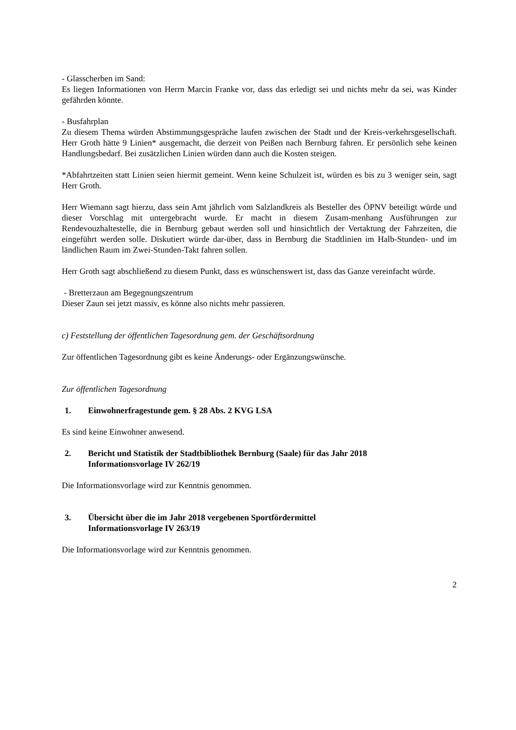- Glasscherben im Sand:
Es liegen Informationen von Herrn Marcin Franke vor, dass das erledigt sei und nichts mehr da sei, was Kinder gefährden könnte.
- Busfahrplan
Zu diesem Thema würden Abstimmungsgespräche laufen zwischen der Stadt und der Kreis-verkehrsgesellschaft. Herr Groth hätte 9 Linien* ausgemacht, die derzeit von Peißen nach Bernburg fahren. Er persönlich sehe keinen Handlungsbedarf. Bei zusätzlichen Linien würden dann auch die Kosten steigen.
*Abfahrtzeiten statt Linien seien hiermit gemeint. Wenn keine Schulzeit ist, würden es bis zu 3 weniger sein, sagt Herr Groth.
Herr Wiemann sagt hierzu, dass sein Amt jährlich vom Salzlandkreis als Besteller des ÖPNV beteiligt würde und dieser Vorschlag mit untergebracht wurde. Er macht in diesem Zusam-menhang Ausführungen zur Rendevouzhaltestelle, die in Bernburg gebaut werden soll und hinsichtlich der Vertaktung der Fahrzeiten, die eingeführt werden solle. Diskutiert würde dar-über, dass in Bernburg die Stadtlinien im Halb-Stunden- und im ländlichen Raum im Zwei-Stunden-Takt fahren sollen.
Herr Groth sagt abschließend zu diesem Punkt, dass es wünschenswert ist, dass das Ganze vereinfacht würde.
- Bretterzaun am Begegnungszentrum
Dieser Zaun sei jetzt massiv, es könne also nichts mehr passieren.
c) Feststellung der öffentlichen Tagesordnung gem. der Geschäftsordnung
Zur öffentlichen Tagesordnung gibt es keine Änderungs- oder Ergänzungswünsche.
Zur öffentlichen Tagesordnung
1. Einwohnerfragestunde gem. § 28 Abs. 2 KVG LSA
Es sind keine Einwohner anwesend.
2. Bericht und Statistik der Stadtbibliothek Bernburg (Saale) für das Jahr 2018
Informationsvorlage IV 262/19
Die Informationsvorlage wird zur Kenntnis genommen.
3. Übersicht über die im Jahr 2018 vergebenen Sportfördermittel
Informationsvorlage IV 263/19
Die Informationsvorlage wird zur Kenntnis genommen.
2